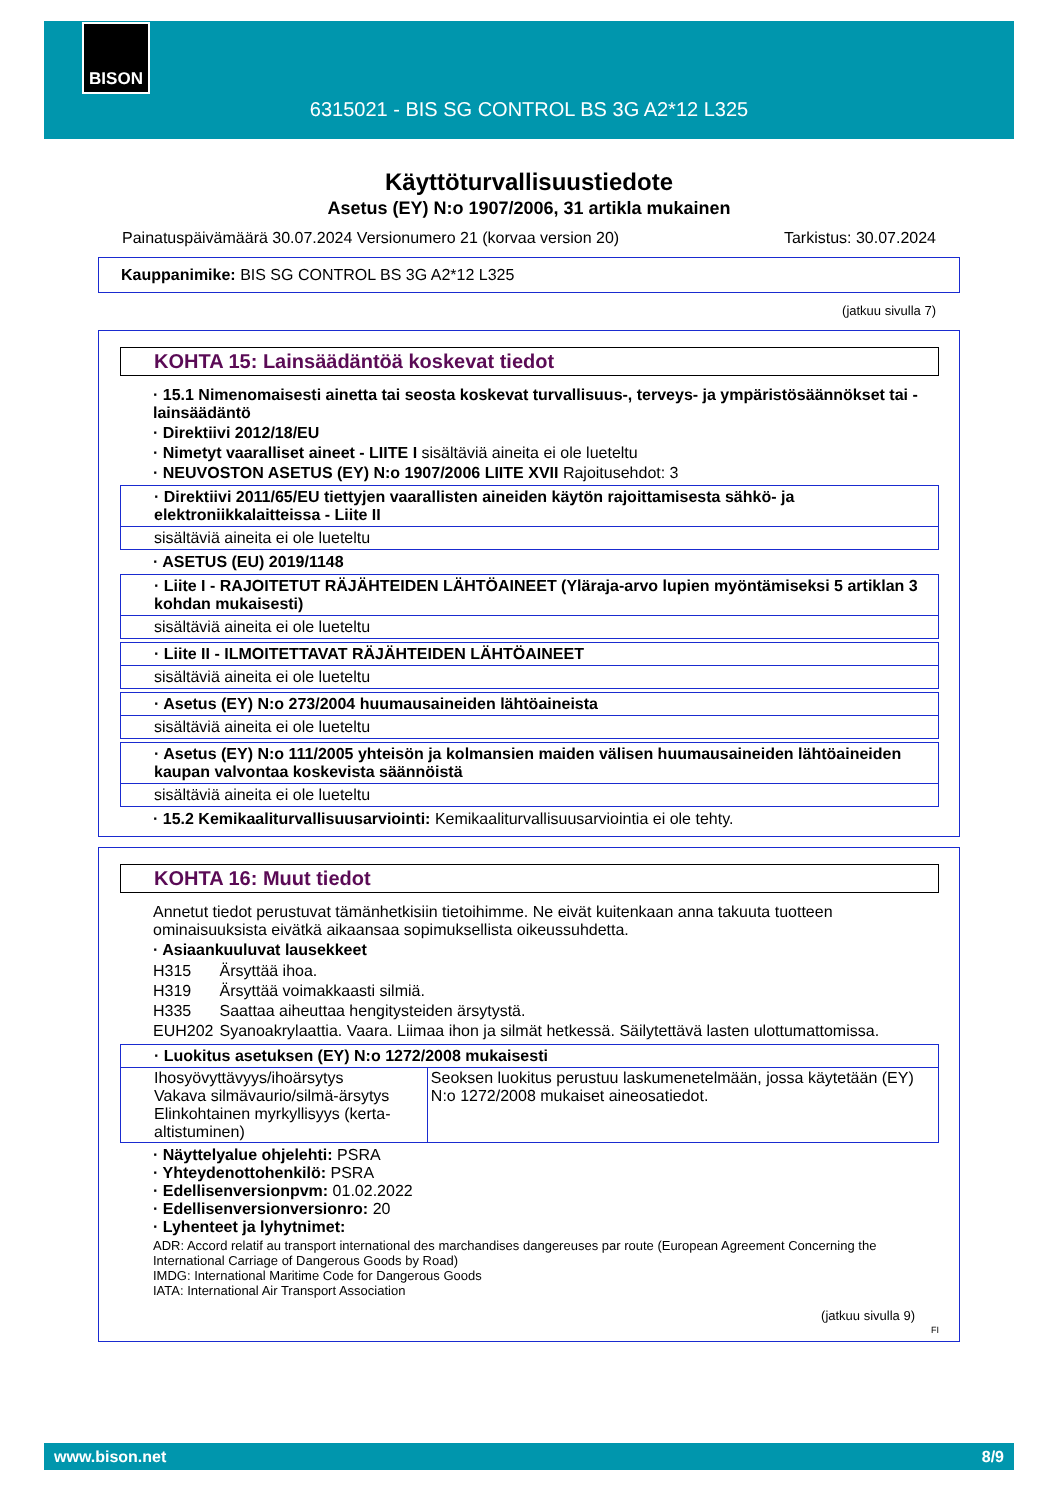BISON
6315021 - BIS SG CONTROL BS 3G A2*12 L325
Käyttöturvallisuustiedote
Asetus (EY) N:o 1907/2006, 31 artikla mukainen
Painatuspäivämäärä 30.07.2024 Versionumero 21 (korvaa version 20) Tarkistus: 30.07.2024
Kauppanimike: BIS SG CONTROL BS 3G A2*12 L325
(jatkuu sivulla 7)
KOHTA 15: Lainsäädäntöä koskevat tiedot
· 15.1 Nimenomaisesti ainetta tai seosta koskevat turvallisuus-, terveys- ja ympäristösäännökset tai -lainsäädäntö
· Direktiivi 2012/18/EU
· Nimetyt vaaralliset aineet - LIITE I sisältäviä aineita ei ole lueteltu
· NEUVOSTON ASETUS (EY) N:o 1907/2006 LIITE XVII Rajoitusehdot: 3
· Direktiivi 2011/65/EU tiettyjen vaarallisten aineiden käytön rajoittamisesta sähkö- ja elektroniikkalaitteissa - Liite II
sisältäviä aineita ei ole lueteltu
· ASETUS (EU) 2019/1148
· Liite I - RAJOITETUT RÄJÄHTEIDEN LÄHTÖAINEET (Yläraja-arvo lupien myöntämiseksi 5 artiklan 3 kohdan mukaisesti)
sisältäviä aineita ei ole lueteltu
· Liite II - ILMOITETTAVAT RÄJÄHTEIDEN LÄHTÖAINEET
sisältäviä aineita ei ole lueteltu
· Asetus (EY) N:o 273/2004 huumausaineiden lähtöaineista
sisältäviä aineita ei ole lueteltu
· Asetus (EY) N:o 111/2005 yhteisön ja kolmansien maiden välisen huumausaineiden lähtöaineiden kaupan valvontaa koskevista säännöistä
sisältäviä aineita ei ole lueteltu
· 15.2 Kemikaaliturvallisuusarviointi: Kemikaaliturvallisuusarviointia ei ole tehty.
KOHTA 16: Muut tiedot
Annetut tiedot perustuvat tämänhetkisiin tietoihimme. Ne eivät kuitenkaan anna takuuta tuotteen ominaisuuksista eivätkä aikaansaa sopimuksellista oikeussuhdetta.
· Asiaankuuluvat lausekkeet
| H315 | Ärsyttää ihoa. |
| H319 | Ärsyttää voimakkaasti silmiä. |
| H335 | Saattaa aiheuttaa hengitysteiden ärsytystä. |
| EUH202 | Syanoakrylaattia. Vaara. Liimaa ihon ja silmät hetkessä. Säilytettävä lasten ulottumattomissa. |
· Luokitus asetuksen (EY) N:o 1272/2008 mukaisesti
| Ihosyövyttävyys/ihoärsytys Vakava silmävaurio/silmä-ärsytys Elinkohtainen myrkyllisyys (kerta-altistuminen) | Seoksen luokitus perustuu laskumenetelmään, jossa käytetään (EY) N:o 1272/2008 mukaiset aineosatiedot. |
· Näyttelyalue ohjelehti: PSRA
· Yhteydenottohenkilö: PSRA
· Edellisenversionpvm: 01.02.2022
· Edellisenversionversionro: 20
· Lyhenteet ja lyhytnimet:
ADR: Accord relatif au transport international des marchandises dangereuses par route (European Agreement Concerning the International Carriage of Dangerous Goods by Road)
IMDG: International Maritime Code for Dangerous Goods
IATA: International Air Transport Association
(jatkuu sivulla 9)
FI
www.bison.net 8/9